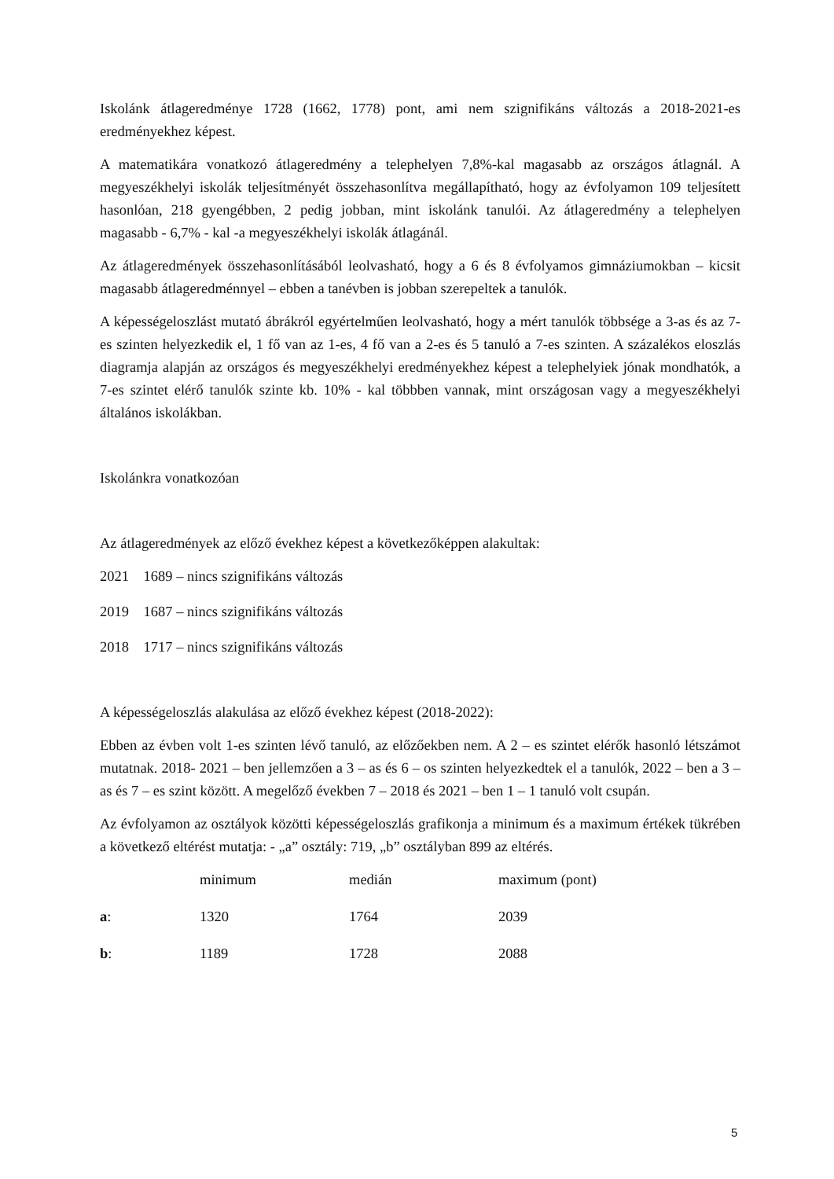Iskolánk átlageredménye 1728 (1662, 1778) pont, ami nem szignifikáns változás a 2018-2021-es eredményekhez képest.
A matematikára vonatkozó átlageredmény a telephelyen 7,8%-kal magasabb az országos átlagnál. A megyeszékhelyi iskolák teljesítményét összehasonlítva megállapítható, hogy az évfolyamon 109 teljesített hasonlóan, 218 gyengébben, 2 pedig jobban, mint iskolánk tanulói. Az átlageredmény a telephelyen magasabb - 6,7% - kal -a megyeszékhelyi iskolák átlagánál.
Az átlageredmények összehasonlításából leolvasható, hogy a 6 és 8 évfolyamos gimnáziumokban – kicsit magasabb átlageredménnyel – ebben a tanévben is jobban szerepeltek a tanulók.
A képességeloszlást mutató ábrákról egyértelműen leolvasható, hogy a mért tanulók többsége a 3-as és az 7-es szinten helyezkedik el, 1 fő van az 1-es, 4 fő van a 2-es és 5 tanuló a 7-es szinten. A százalékos eloszlás diagramja alapján az országos és megyeszékhelyi eredményekhez képest a telephelyiek jónak mondhatók, a 7-es szintet elérő tanulók szinte kb. 10% - kal többben vannak, mint országosan vagy a megyeszékhelyi általános iskolákban.
Iskolánkra vonatkozóan
Az átlageredmények az előző évekhez képest a következőképpen alakultak:
2021 1689 – nincs szignifikáns változás
2019 1687 – nincs szignifikáns változás
2018 1717 – nincs szignifikáns változás
A képességeloszlás alakulása az előző évekhez képest (2018-2022):
Ebben az évben volt 1-es szinten lévő tanuló, az előzőekben nem. A 2 – es szintet elérők hasonló létszámot mutatnak. 2018- 2021 – ben jellemzően a 3 – as és 6 – os szinten helyezkedtek el a tanulók, 2022 – ben a 3 – as és 7 – es szint között. A megelőző években 7 – 2018 és 2021 – ben 1 – 1 tanuló volt csupán.
Az évfolyamon az osztályok közötti képességeloszlás grafikonja a minimum és a maximum értékek tükrében a következő eltérést mutatja: - „a” osztály: 719, „b” osztályban 899 az eltérés.
| | minimum | medián | maximum (pont) |
| a : | 1320 | 1764 | 2039 |
| b : | 1189 | 1728 | 2088 |
5